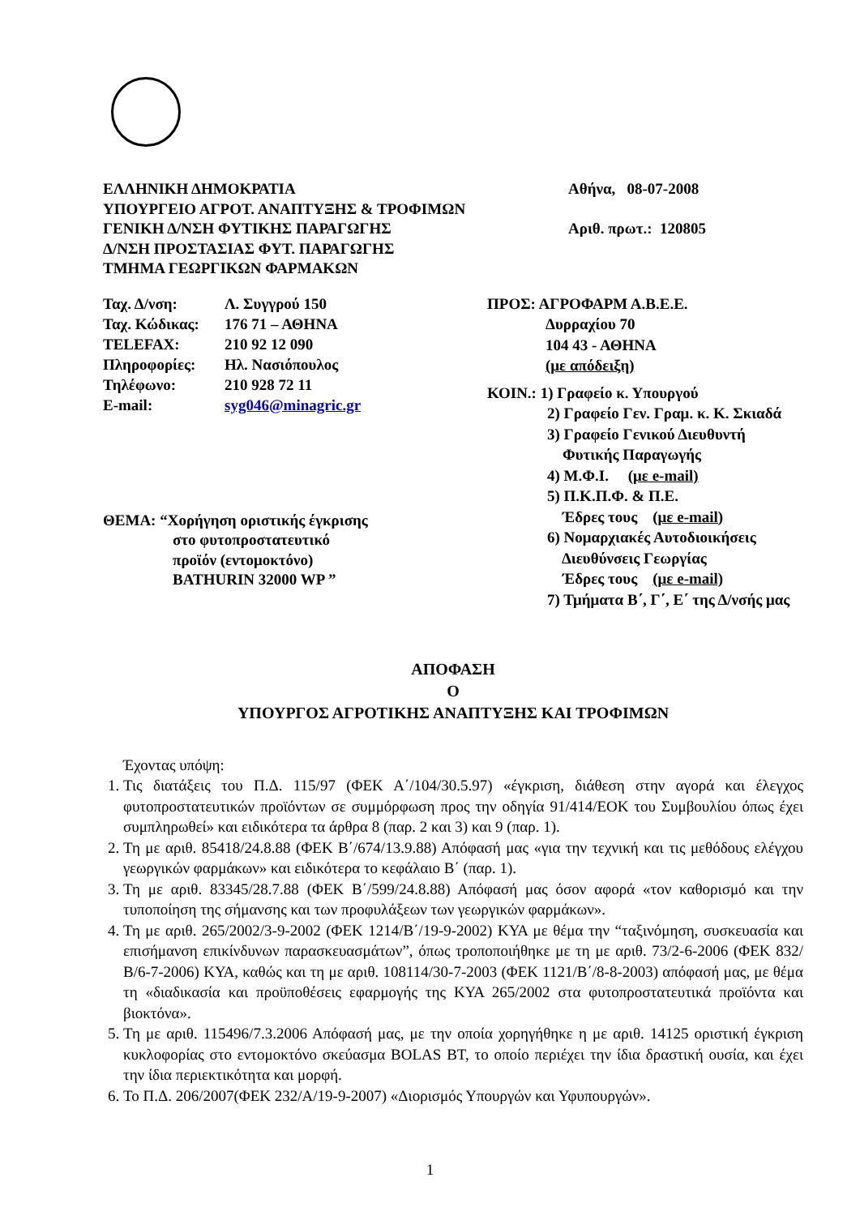ΕΛΛΗΝΙΚΗ ΔΗΜΟΚΡΑΤΙΑ
ΥΠΟΥΡΓΕΙΟ ΑΓΡΟΤ. ΑΝΑΠΤΥΞΗΣ & ΤΡΟΦΙΜΩΝ
ΓΕΝΙΚΗ Δ/ΝΣΗ ΦΥΤΙΚΗΣ ΠΑΡΑΓΩΓΗΣ
Δ/ΝΣΗ ΠΡΟΣΤΑΣΙΑΣ ΦΥΤ. ΠΑΡΑΓΩΓΗΣ
ΤΜΗΜΑ ΓΕΩΡΓΙΚΩΝ ΦΑΡΜΑΚΩΝ
Αθήνα, 08-07-2008
Αριθ. πρωτ.: 120805
| Ταχ. Δ/νση: | Λ. Συγγρού 150 |
| Ταχ. Κώδικας: | 176 71 – ΑΘΗΝΑ |
| TELEFAX: | 210 92 12 090 |
| Πληροφορίες: | Ηλ. Νασιόπουλος |
| Τηλέφωνο: | 210 928 72 11 |
| E-mail: | syg046@minagric.gr |
ΘΕΜΑ: “Χορήγηση οριστικής έγκρισης
στο φυτοπροστατευτικό
προϊόν (εντομοκτόνο)
BATHURIN 32000 WP ”
ΠΡΟΣ: ΑΓΡΟΦΑΡΜ Α.Β.Ε.Ε.
Δυρραχίου 70
104 43 - ΑΘΗΝΑ
(με απόδειξη)
ΚΟΙΝ.: 1) Γραφείο κ. Υπουργού
2) Γραφείο Γεν. Γραμ. κ. Κ. Σκιαδά
3) Γραφείο Γενικού Διευθυντή
Φυτικής Παραγωγής
4) Μ.Φ.Ι. (με e-mail)
5) Π.Κ.Π.Φ. & Π.Ε.
Έδρες τους (με e-mail)
6) Νομαρχιακές Αυτοδιοικήσεις
Διευθύνσεις Γεωργίας
Έδρες τους (με e-mail)
7) Τμήματα Β΄, Γ΄, Ε΄ της Δ/νσής μας
ΑΠΟΦΑΣΗ
Ο
ΥΠΟΥΡΓΟΣ ΑΓΡΟΤΙΚΗΣ ΑΝΑΠΤΥΞΗΣ ΚΑΙ ΤΡΟΦΙΜΩΝ
Έχοντας υπόψη:
1. Τις διατάξεις του Π.Δ. 115/97 (ΦΕΚ Α΄/104/30.5.97) «έγκριση, διάθεση στην αγορά και έλεγχος φυτοπροστατευτικών προϊόντων σε συμμόρφωση προς την οδηγία 91/414/ΕΟΚ του Συμβουλίου όπως έχει συμπληρωθεί» και ειδικότερα τα άρθρα 8 (παρ. 2 και 3) και 9 (παρ. 1).
2. Τη με αριθ. 85418/24.8.88 (ΦΕΚ Β΄/674/13.9.88) Απόφασή μας «για την τεχνική και τις μεθόδους ελέγχου γεωργικών φαρμάκων» και ειδικότερα το κεφάλαιο Β΄ (παρ. 1).
3. Τη με αριθ. 83345/28.7.88 (ΦΕΚ Β΄/599/24.8.88) Απόφασή μας όσον αφορά «τον καθορισμό και την τυποποίηση της σήμανσης και των προφυλάξεων των γεωργικών φαρμάκων».
4. Τη με αριθ. 265/2002/3-9-2002 (ΦΕΚ 1214/Β΄/19-9-2002) ΚΥΑ με θέμα την “ταξινόμηση, συσκευασία και επισήμανση επικίνδυνων παρασκευασμάτων”, όπως τροποποιήθηκε με τη με αριθ. 73/2-6-2006 (ΦΕΚ 832/Β/6-7-2006) ΚΥΑ, καθώς και τη με αριθ. 108114/30-7-2003 (ΦΕΚ 1121/Β΄/8-8-2003) απόφασή μας, με θέμα τη «διαδικασία και προϋποθέσεις εφαρμογής της ΚΥΑ 265/2002 στα φυτοπροστατευτικά προϊόντα και βιοκτόνα».
5. Τη με αριθ. 115496/7.3.2006 Απόφασή μας, με την οποία χορηγήθηκε η με αριθ. 14125 οριστική έγκριση κυκλοφορίας στο εντομοκτόνο σκεύασμα BOLAS BT, το οποίο περιέχει την ίδια δραστική ουσία, και έχει την ίδια περιεκτικότητα και μορφή.
6. Το Π.Δ. 206/2007(ΦΕΚ 232/Α/19-9-2007) «Διορισμός Υπουργών και Υφυπουργών».
1